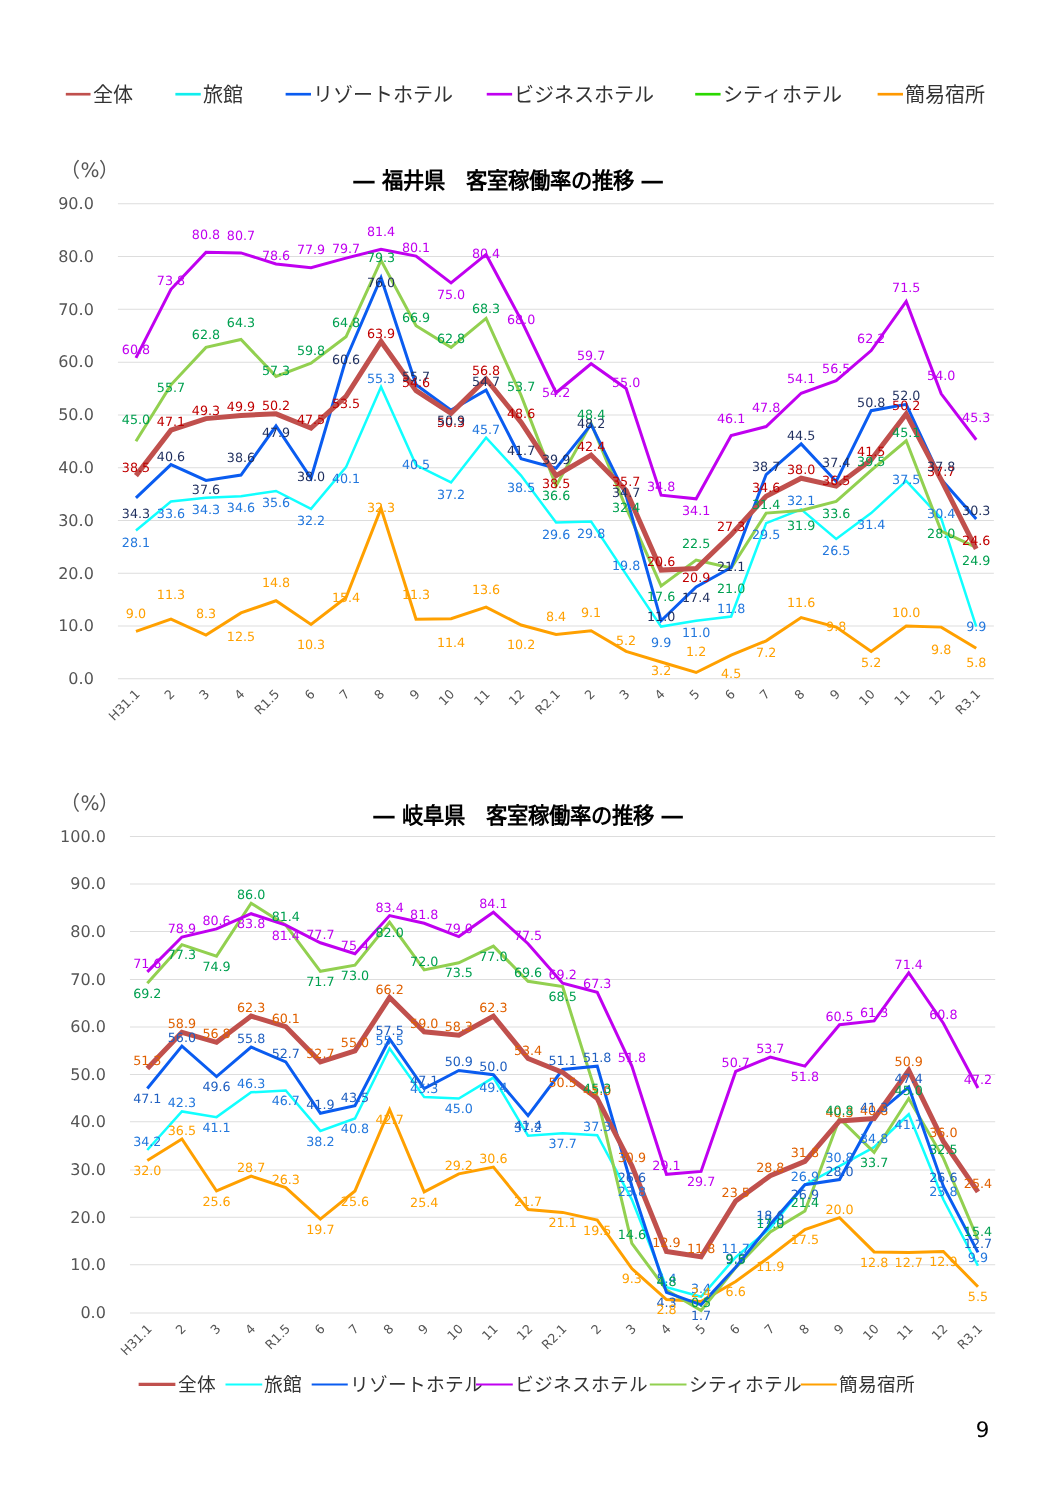全体
旅館
リゾートホテル
ビジネスホテル
シティホテル
簡易宿所
（%）
― 福井県　客室稼働率の推移 ―
90.0
80.0
70.0
60.0
50.0
40.0
30.0
20.0
10.0
0.0
H31.1
2
3
4
R1.5
6
7
8
9
10
11
12
R2.1
2
3
4
5
6
7
8
9
10
11
12
R3.1
38.5
47.1
49.3
49.9
50.2
47.5
53.5
63.9
54.6
50.3
56.8
48.6
38.5
42.4
35.7
20.6
20.9
27.3
34.6
38.0
36.5
41.5
50.2
37.7
24.6
28.1
33.6
34.3
34.6
35.6
32.2
40.1
55.3
40.5
37.2
45.7
38.5
29.6
29.8
19.8
9.9
11.0
11.8
29.5
32.1
26.5
31.4
37.5
30.4
9.9
34.3
40.6
37.6
38.6
47.9
38.0
60.6
76.0
55.7
50.9
54.7
41.7
39.9
48.2
34.7
11.0
17.4
21.1
38.7
44.5
37.4
50.8
52.0
37.8
30.3
60.8
73.8
80.8
80.7
78.6
77.9
79.7
81.4
80.1
75.0
80.4
68.0
54.2
59.7
55.0
34.8
34.1
46.1
47.8
54.1
56.5
62.2
71.5
54.0
45.3
45.0
55.7
62.8
64.3
57.3
59.8
64.8
79.3
66.9
62.8
68.3
53.7
36.6
48.4
32.4
17.6
22.5
21.0
31.4
31.9
33.6
39.5
45.1
28.0
24.9
9.0
11.3
8.3
12.5
14.8
10.3
15.4
32.3
11.3
11.4
13.6
10.2
8.4
9.1
5.2
3.2
1.2
4.5
7.2
11.6
9.8
5.2
10.0
9.8
5.8
（%）
― 岐阜県　客室稼働率の推移 ―
100.0
90.0
80.0
70.0
60.0
50.0
40.0
30.0
20.0
10.0
0.0
H31.1
2
3
4
R1.5
6
7
8
9
10
11
12
R2.1
2
3
4
5
6
7
8
9
10
11
12
R3.1
51.3
58.9
56.8
62.3
60.1
52.7
55.0
66.2
59.0
58.3
62.3
53.4
50.5
45.0
30.9
12.9
11.8
23.5
28.8
31.8
40.3
40.8
50.9
36.0
25.4
34.2
42.3
41.1
46.3
46.7
38.2
40.8
55.5
45.3
45.0
49.4
37.2
37.7
37.3
23.8
5.4
3.4
11.7
17.8
26.9
30.8
34.8
41.7
23.8
9.9
47.1
56.0
49.6
55.8
52.7
41.9
43.5
57.5
47.1
50.9
50.0
41.4
51.1
51.8
26.6
4.3
1.7
9.6
18.6
26.9
28.0
41.3
47.4
26.6
12.7
71.6
78.9
80.6
83.8
81.4
77.7
75.4
83.4
81.8
79.0
84.1
77.5
69.2
67.3
51.8
29.1
29.7
50.7
53.7
51.8
60.5
61.3
71.4
60.8
47.2
69.2
77.3
74.9
86.0
81.4
71.7
73.0
82.0
72.0
73.5
77.0
69.6
68.5
45.3
14.6
4.8
0.5
9.5
17.0
21.4
40.8
33.7
45.0
32.5
15.4
32.0
36.5
25.6
28.7
26.3
19.7
25.6
42.7
25.4
29.2
30.6
21.7
21.1
19.5
9.3
2.8
2.4
6.6
11.9
17.5
20.0
12.8
12.7
12.9
5.5
全体
旅館
リゾートホテル
ビジネスホテル
シティホテル
簡易宿所
9